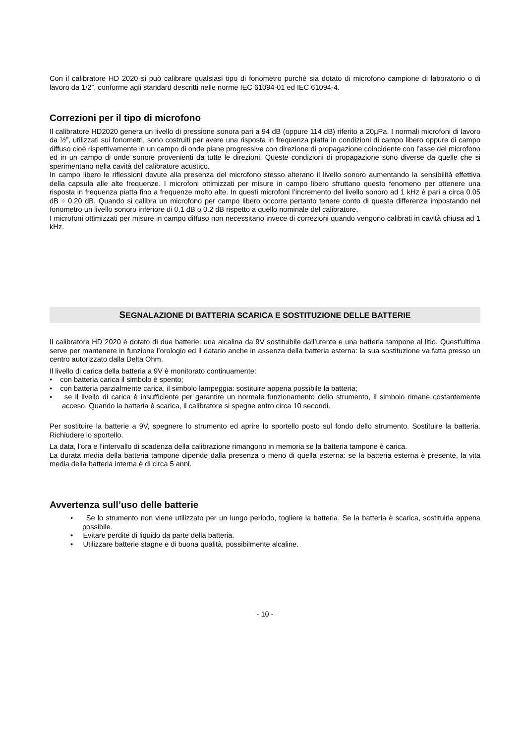Con il calibratore HD 2020 si può calibrare qualsiasi tipo di fonometro purchè sia dotato di microfono campione di laboratorio o di lavoro da 1/2”, conforme agli standard descritti nelle norme IEC 61094-01 ed IEC 61094-4.
Correzioni per il tipo di microfono
Il calibratore HD2020 genera un livello di pressione sonora pari a 94 dB (oppure 114 dB) riferito a 20µPa. I normali microfoni di lavoro da ½”, utilizzati sui fonometri, sono costruiti per avere una risposta in frequenza piatta in condizioni di campo libero oppure di campo diffuso cioè rispettivamente in un campo di onde piane progressive con direzione di propagazione coincidente con l’asse del microfono ed in un campo di onde sonore provenienti da tutte le direzioni. Queste condizioni di propagazione sono diverse da quelle che si sperimentano nella cavità del calibratore acustico.
In campo libero le riflessioni dovute alla presenza del microfono stesso alterano il livello sonoro aumentando la sensibilità effettiva della capsula alle alte frequenze. I microfoni ottimizzati per misure in campo libero sfruttano questo fenomeno per ottenere una risposta in frequenza piatta fino a frequenze molto alte. In questi microfoni l’incremento del livello sonoro ad 1 kHz è pari a circa 0.05 dB ÷ 0.20 dB. Quando si calibra un microfono per campo libero occorre pertanto tenere conto di questa differenza impostando nel fonometro un livello sonoro inferiore di 0.1 dB o 0.2 dB rispetto a quello nominale del calibratore.
I microfoni ottimizzati per misure in campo diffuso non necessitano invece di correzioni quando vengono calibrati in cavità chiusa ad 1 kHz.
SEGNALAZIONE DI BATTERIA SCARICA E SOSTITUZIONE DELLE BATTERIE
Il calibratore HD 2020 è dotato di due batterie: una alcalina da 9V sostituibile dall’utente e una batteria tampone al litio. Quest’ultima serve per mantenere in funzione l’orologio ed il datario anche in assenza della batteria esterna: la sua sostituzione va fatta presso un centro autorizzato dalla Delta Ohm.
Il livello di carica della batteria a 9V è monitorato continuamente:
• con batteria carica il simbolo è spento;
• con batteria parzialmente carica, il simbolo lampeggia: sostituire appena possibile la batteria;
• se il livello di carica è insufficiente per garantire un normale funzionamento dello strumento, il simbolo rimane costantemente acceso. Quando la batteria è scarica, il calibratore si spegne entro circa 10 secondi.
Per sostituire la batterie a 9V, spegnere lo strumento ed aprire lo sportello posto sul fondo dello strumento. Sostituire la batteria. Richiudere lo sportello.
La data, l’ora e l’intervallo di scadenza della calibrazione rimangono in memoria se la batteria tampone è carica.
La durata media della batteria tampone dipende dalla presenza o meno di quella esterna: se la batteria esterna è presente, la vita media della batteria interna è di circa 5 anni.
Avvertenza sull’uso delle batterie
• Se lo strumento non viene utilizzato per un lungo periodo, togliere la batteria. Se la batteria è scarica, sostituirla appena possibile.
• Evitare perdite di liquido da parte della batteria.
• Utilizzare batterie stagne e di buona qualità, possibilmente alcaline.
- 10 -